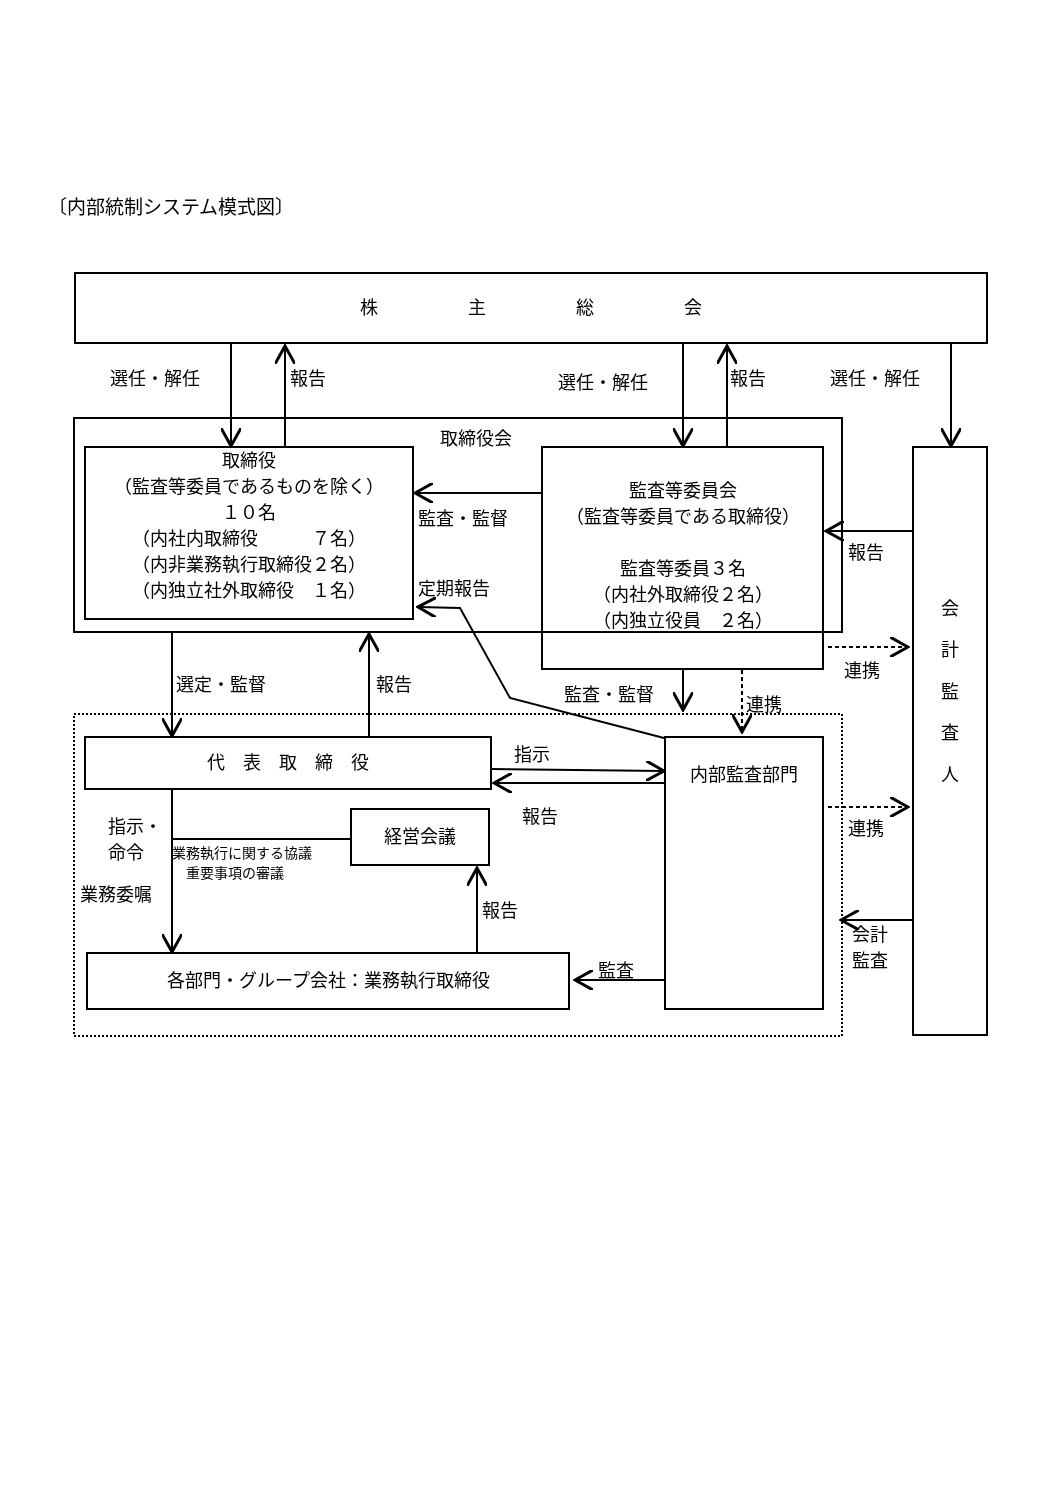〔内部統制システム模式図〕
株　　　　　主　　　　　総　　　　　会
選任・解任 報告 選任・解任 報告 選任・解任
取締役会
取締役
（監査等委員であるものを除く）
１０名
（内社内取締役　　　７名）
（内非業務執行取締役２名）
（内独立社外取締役　１名）
監査・監督
定期報告
監査等委員会
（監査等委員である取締役）
監査等委員３名
（内社外取締役２名）
（内独立役員　２名）
会
計
監
査
人
報告
連携
選定・監督 報告 監査・監督 連携
代　表　取　締　役 指示
報告
内部監査部門
連携
指示・
命令
業務執行に関する協議
　重要事項の審議
業務委嘱
経営会議
報告
会計
監査
監査
各部門・グループ会社：業務執行取締役